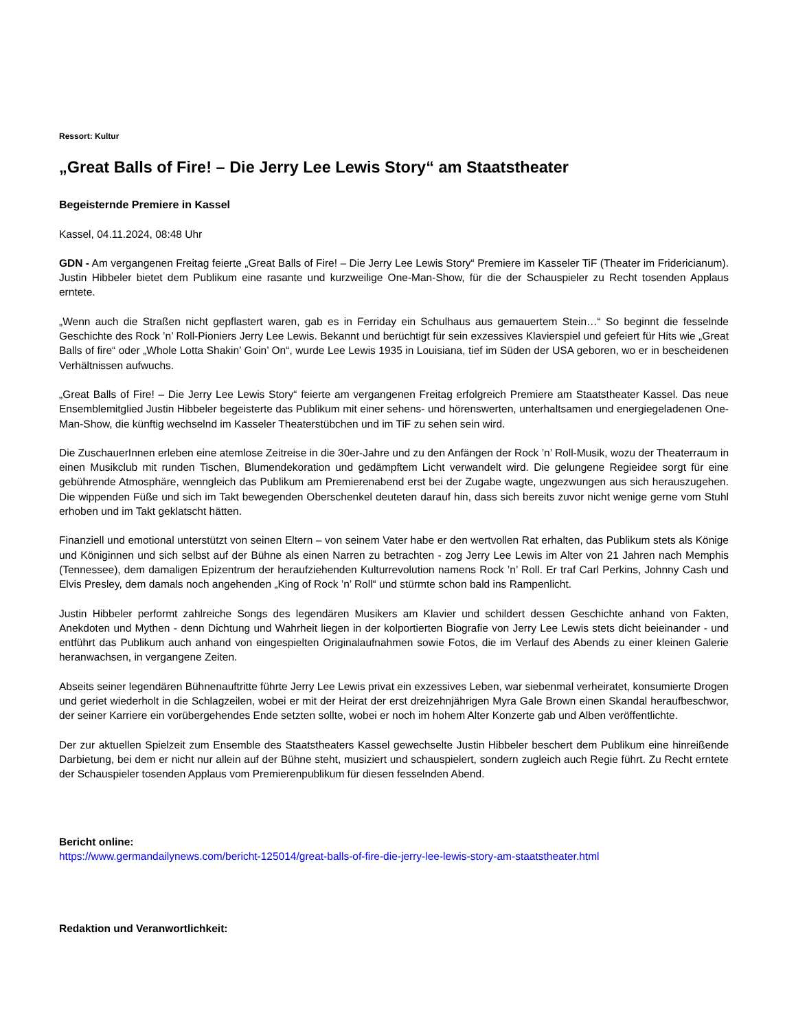Ressort: Kultur
„Great Balls of Fire! – Die Jerry Lee Lewis Story“ am Staatstheater
Begeisternde Premiere in Kassel
Kassel, 04.11.2024, 08:48 Uhr
GDN - Am vergangenen Freitag feierte „Great Balls of Fire! – Die Jerry Lee Lewis Story“ Premiere im Kasseler TiF (Theater im Fridericianum). Justin Hibbeler bietet dem Publikum eine rasante und kurzweilige One-Man-Show, für die der Schauspieler zu Recht tosenden Applaus erntete.
„Wenn auch die Straßen nicht gepflastert waren, gab es in Ferriday ein Schulhaus aus gemauertem Stein…“ So beginnt die fesselnde Geschichte des Rock ’n’ Roll-Pioniers Jerry Lee Lewis. Bekannt und berüchtigt für sein exzessives Klavierspiel und gefeiert für Hits wie „Great Balls of fire“ oder „Whole Lotta Shakin’ Goin’ On“, wurde Lee Lewis 1935 in Louisiana, tief im Süden der USA geboren, wo er in bescheidenen Verhältnissen aufwuchs.
„Great Balls of Fire! – Die Jerry Lee Lewis Story“ feierte am vergangenen Freitag erfolgreich Premiere am Staatstheater Kassel. Das neue Ensemblemitglied Justin Hibbeler begeisterte das Publikum mit einer sehens- und hörenswerten, unterhaltsamen und energiegeladenen One-Man-Show, die künftig wechselnd im Kasseler Theaterstübchen und im TiF zu sehen sein wird.
Die ZuschauerInnen erleben eine atemlose Zeitreise in die 30er-Jahre und zu den Anfängen der Rock ’n’ Roll-Musik, wozu der Theaterraum in einen Musikclub mit runden Tischen, Blumendekoration und gedämpftem Licht verwandelt wird. Die gelungene Regieidee sorgt für eine gebührende Atmosphäre, wenngleich das Publikum am Premierenabend erst bei der Zugabe wagte, ungezwungen aus sich herauszugehen. Die wippenden Füße und sich im Takt bewegenden Oberschenkel deuteten darauf hin, dass sich bereits zuvor nicht wenige gerne vom Stuhl erhoben und im Takt geklatscht hätten.
Finanziell und emotional unterstützt von seinen Eltern – von seinem Vater habe er den wertvollen Rat erhalten, das Publikum stets als Könige und Königinnen und sich selbst auf der Bühne als einen Narren zu betrachten - zog Jerry Lee Lewis im Alter von 21 Jahren nach Memphis (Tennessee), dem damaligen Epizentrum der heraufziehenden Kulturrevolution namens Rock ’n’ Roll. Er traf Carl Perkins, Johnny Cash und Elvis Presley, dem damals noch angehenden „King of Rock ’n’ Roll“ und stürmte schon bald ins Rampenlicht.
Justin Hibbeler performt zahlreiche Songs des legendären Musikers am Klavier und schildert dessen Geschichte anhand von Fakten, Anekdoten und Mythen - denn Dichtung und Wahrheit liegen in der kolportierten Biografie von Jerry Lee Lewis stets dicht beieinander - und entführt das Publikum auch anhand von eingespielten Originalaufnahmen sowie Fotos, die im Verlauf des Abends zu einer kleinen Galerie heranwachsen, in vergangene Zeiten.
Abseits seiner legendären Bühnenauftritte führte Jerry Lee Lewis privat ein exzessives Leben, war siebenmal verheiratet, konsumierte Drogen und geriet wiederholt in die Schlagzeilen, wobei er mit der Heirat der erst dreizehnjährigen Myra Gale Brown einen Skandal heraufbeschwor, der seiner Karriere ein vorübergehendes Ende setzten sollte, wobei er noch im hohem Alter Konzerte gab und Alben veröffentlichte.
Der zur aktuellen Spielzeit zum Ensemble des Staatstheaters Kassel gewechselte Justin Hibbeler beschert dem Publikum eine hinreißende Darbietung, bei dem er nicht nur allein auf der Bühne steht, musiziert und schauspielert, sondern zugleich auch Regie führt. Zu Recht erntete der Schauspieler tosenden Applaus vom Premierenpublikum für diesen fesselnden Abend.
Bericht online:
https://www.germandailynews.com/bericht-125014/great-balls-of-fire-die-jerry-lee-lewis-story-am-staatstheater.html
Redaktion und Veranwortlichkeit: